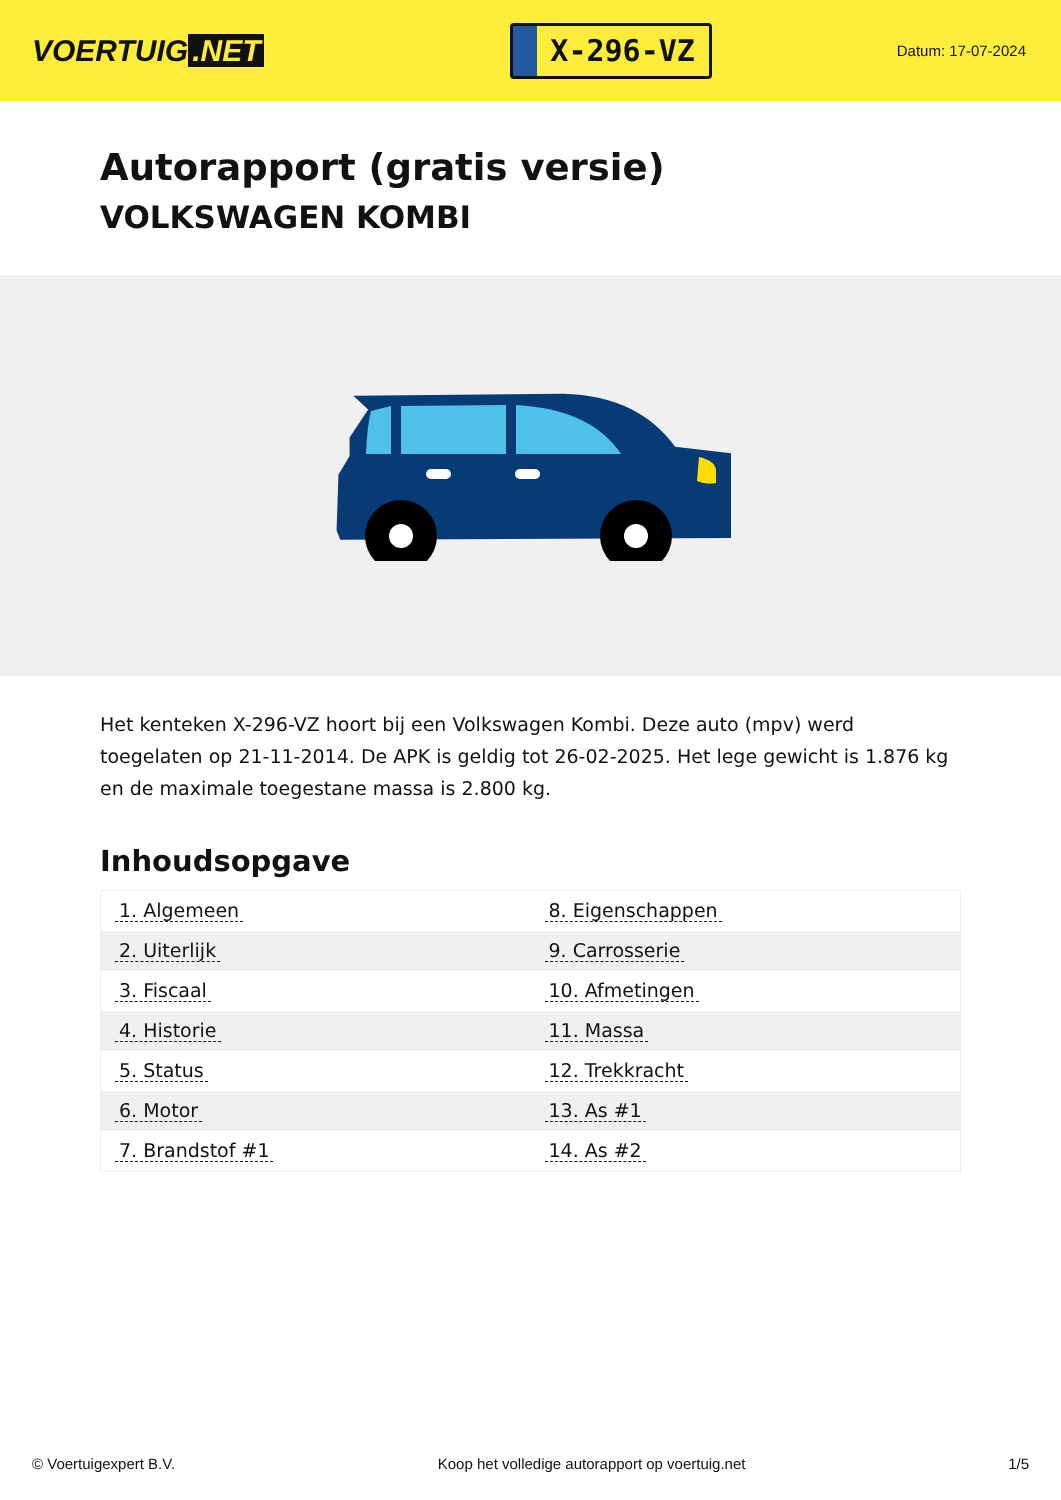VOERTUIG.NET
X-296-VZ
Datum: 17-07-2024
Autorapport (gratis versie)
VOLKSWAGEN KOMBI
Het kenteken X-296-VZ hoort bij een Volkswagen Kombi. Deze auto (mpv) werd toegelaten op 21-11-2014. De APK is geldig tot 26-02-2025. Het lege gewicht is 1.876 kg en de maximale toegestane massa is 2.800 kg.
Inhoudsopgave
| 1. Algemeen | 8. Eigenschappen |
| 2. Uiterlijk | 9. Carrosserie |
| 3. Fiscaal | 10. Afmetingen |
| 4. Historie | 11. Massa |
| 5. Status | 12. Trekkracht |
| 6. Motor | 13. As #1 |
| 7. Brandstof #1 | 14. As #2 |
© Voertuigexpert B.V. Koop het volledige autorapport op voertuig.net 1/5